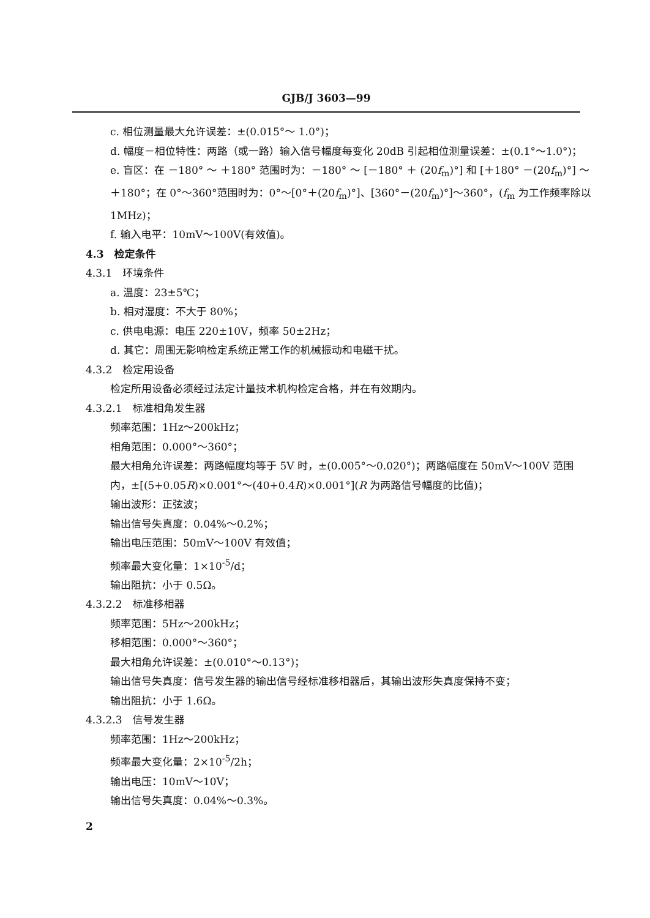GJB/J 3603—99
c. 相位测量最大允许误差：±(0.015°～ 1.0°)；
d. 幅度－相位特性：两路（或一路）输入信号幅度每变化 20dB 引起相位测量误差：±(0.1°～1.0°)；
e. 盲区：在 －180° ～ ＋180° 范围时为：－180° ～ [－180° ＋ (20f<sub>m</sub>)°] 和 [＋180° －(20f<sub>m</sub>)°] ～＋180°；在 0°～360°范围时为：0°～[0°＋(20f<sub>m</sub>)°]、[360°－(20f<sub>m</sub>)°]～360°，(f<sub>m</sub> 为工作频率除以 1MHz)；
f. 输入电平：10mV～100V(有效值)。
4.3　检定条件
4.3.1　环境条件
a. 温度：23±5℃；
b. 相对湿度：不大于 80%；
c. 供电电源：电压 220±10V，频率 50±2Hz；
d. 其它：周围无影响检定系统正常工作的机械振动和电磁干扰。
4.3.2　检定用设备
检定所用设备必须经过法定计量技术机构检定合格，并在有效期内。
4.3.2.1　标准相角发生器
频率范围：1Hz～200kHz；
相角范围：0.000°～360°；
最大相角允许误差：两路幅度均等于 5V 时，±(0.005°～0.020°)；两路幅度在 50mV～100V 范围内，±[(5+0.05R)×0.001°～(40+0.4R)×0.001°](R 为两路信号幅度的比值)；
输出波形：正弦波；
输出信号失真度：0.04%～0.2%；
输出电压范围：50mV～100V 有效值；
频率最大变化量：1×10<sup>-5</sup>/d；
输出阻抗：小于 0.5Ω。
4.3.2.2　标准移相器
频率范围：5Hz～200kHz；
移相范围：0.000°～360°；
最大相角允许误差：±(0.010°～0.13°)；
输出信号失真度：信号发生器的输出信号经标准移相器后，其输出波形失真度保持不变；
输出阻抗：小于 1.6Ω。
4.3.2.3　信号发生器
频率范围：1Hz～200kHz；
频率最大变化量：2×10<sup>-5</sup>/2h；
输出电压：10mV～10V；
输出信号失真度：0.04%～0.3%。
2